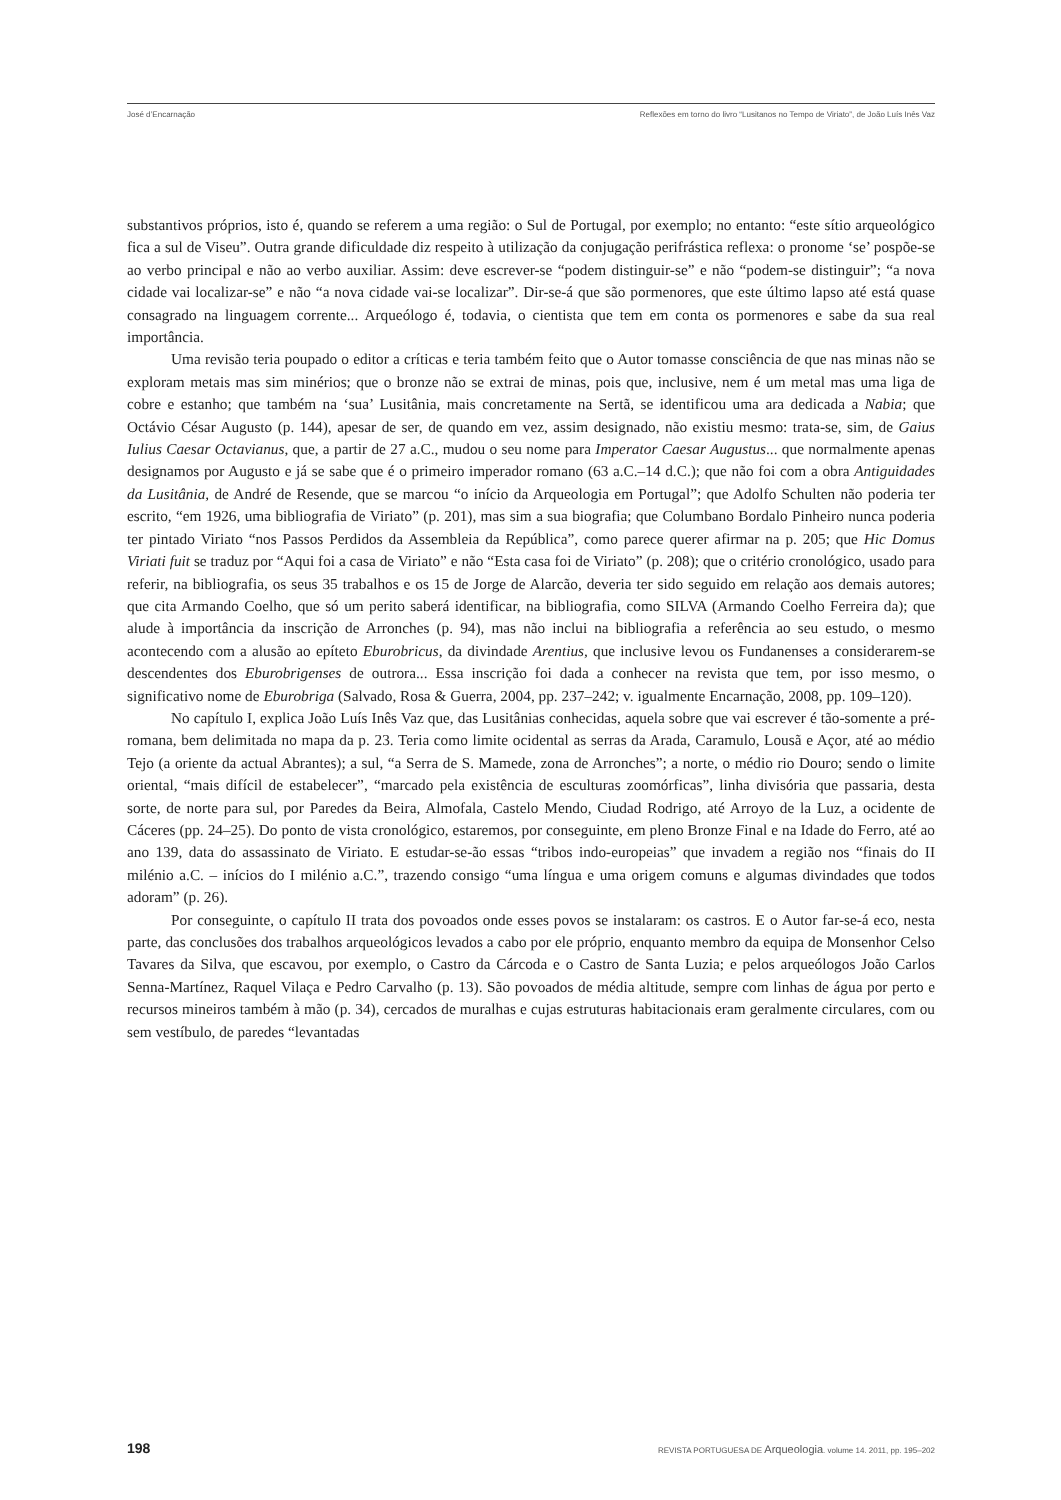José d’Encarnação Reflexões em torno do livro “Lusitanos no Tempo de Viriato”, de João Luís Inês Vaz
substantivos próprios, isto é, quando se referem a uma região: o Sul de Portugal, por exemplo; no entanto: “este sítio arqueológico fica a sul de Viseu”. Outra grande dificuldade diz respeito à utilização da conjugação perifrástica reflexa: o pronome ‘se’ pospõe-se ao verbo principal e não ao verbo auxiliar. Assim: deve escrever-se “podem distinguir-se” e não “podem-se distinguir”; “a nova cidade vai localizar-se” e não “a nova cidade vai-se localizar”. Dir-se-á que são pormenores, que este último lapso até está quase consagrado na linguagem corrente... Arqueólogo é, todavia, o cientista que tem em conta os pormenores e sabe da sua real importância.
Uma revisão teria poupado o editor a críticas e teria também feito que o Autor tomasse consciência de que nas minas não se exploram metais mas sim minérios; que o bronze não se extrai de minas, pois que, inclusive, nem é um metal mas uma liga de cobre e estanho; que também na ‘sua’ Lusitânia, mais concretamente na Sertã, se identificou uma ara dedicada a Nabia; que Octávio César Augusto (p. 144), apesar de ser, de quando em vez, assim designado, não existiu mesmo: trata-se, sim, de Gaius Iulius Caesar Octavianus, que, a partir de 27 a.C., mudou o seu nome para Imperator Caesar Augustus... que normalmente apenas designamos por Augusto e já se sabe que é o primeiro imperador romano (63 a.C.–14 d.C.); que não foi com a obra Antiguidades da Lusitânia, de André de Resende, que se marcou “o início da Arqueologia em Portugal”; que Adolfo Schulten não poderia ter escrito, “em 1926, uma bibliografia de Viriato” (p. 201), mas sim a sua biografia; que Columbano Bordalo Pinheiro nunca poderia ter pintado Viriato “nos Passos Perdidos da Assembleia da República”, como parece querer afirmar na p. 205; que Hic Domus Viriati fuit se traduz por “Aqui foi a casa de Viriato” e não “Esta casa foi de Viriato” (p. 208); que o critério cronológico, usado para referir, na bibliografia, os seus 35 trabalhos e os 15 de Jorge de Alarcão, deveria ter sido seguido em relação aos demais autores; que cita Armando Coelho, que só um perito saberá identificar, na bibliografia, como SILVA (Armando Coelho Ferreira da); que alude à importância da inscrição de Arronches (p. 94), mas não inclui na bibliografia a referência ao seu estudo, o mesmo acontecendo com a alusão ao epíteto Eburobricus, da divindade Arentius, que inclusive levou os Fundanenses a considerarem-se descendentes dos Eburobrigenses de outrora... Essa inscrição foi dada a conhecer na revista que tem, por isso mesmo, o significativo nome de Eburobriga (Salvado, Rosa & Guerra, 2004, pp. 237–242; v. igualmente Encarnação, 2008, pp. 109–120).
No capítulo I, explica João Luís Inês Vaz que, das Lusitânias conhecidas, aquela sobre que vai escrever é tão-somente a pré-romana, bem delimitada no mapa da p. 23. Teria como limite ocidental as serras da Arada, Caramulo, Lousã e Açor, até ao médio Tejo (a oriente da actual Abrantes); a sul, “a Serra de S. Mamede, zona de Arronches”; a norte, o médio rio Douro; sendo o limite oriental, “mais difícil de estabelecer”, “marcado pela existência de esculturas zoomórficas”, linha divisória que passaria, desta sorte, de norte para sul, por Paredes da Beira, Almofala, Castelo Mendo, Ciudad Rodrigo, até Arroyo de la Luz, a ocidente de Cáceres (pp. 24–25). Do ponto de vista cronológico, estaremos, por conseguinte, em pleno Bronze Final e na Idade do Ferro, até ao ano 139, data do assassinato de Viriato. E estudar-se-ão essas “tribos indo-europeias” que invadem a região nos “finais do II milénio a.C. – inícios do I milénio a.C.”, trazendo consigo “uma língua e uma origem comuns e algumas divindades que todos adoram” (p. 26).
Por conseguinte, o capítulo II trata dos povoados onde esses povos se instalaram: os castros. E o Autor far-se-á eco, nesta parte, das conclusões dos trabalhos arqueológicos levados a cabo por ele próprio, enquanto membro da equipa de Monsenhor Celso Tavares da Silva, que escavou, por exemplo, o Castro da Cárcoda e o Castro de Santa Luzia; e pelos arqueólogos João Carlos Senna-Martínez, Raquel Vilaça e Pedro Carvalho (p. 13). São povoados de média altitude, sempre com linhas de água por perto e recursos mineiros também à mão (p. 34), cercados de muralhas e cujas estruturas habitacionais eram geralmente circulares, com ou sem vestíbulo, de paredes “levantadas
198 REVISTA PORTUGUESA DE Arqueologia. volume 14. 2011, pp. 195–202